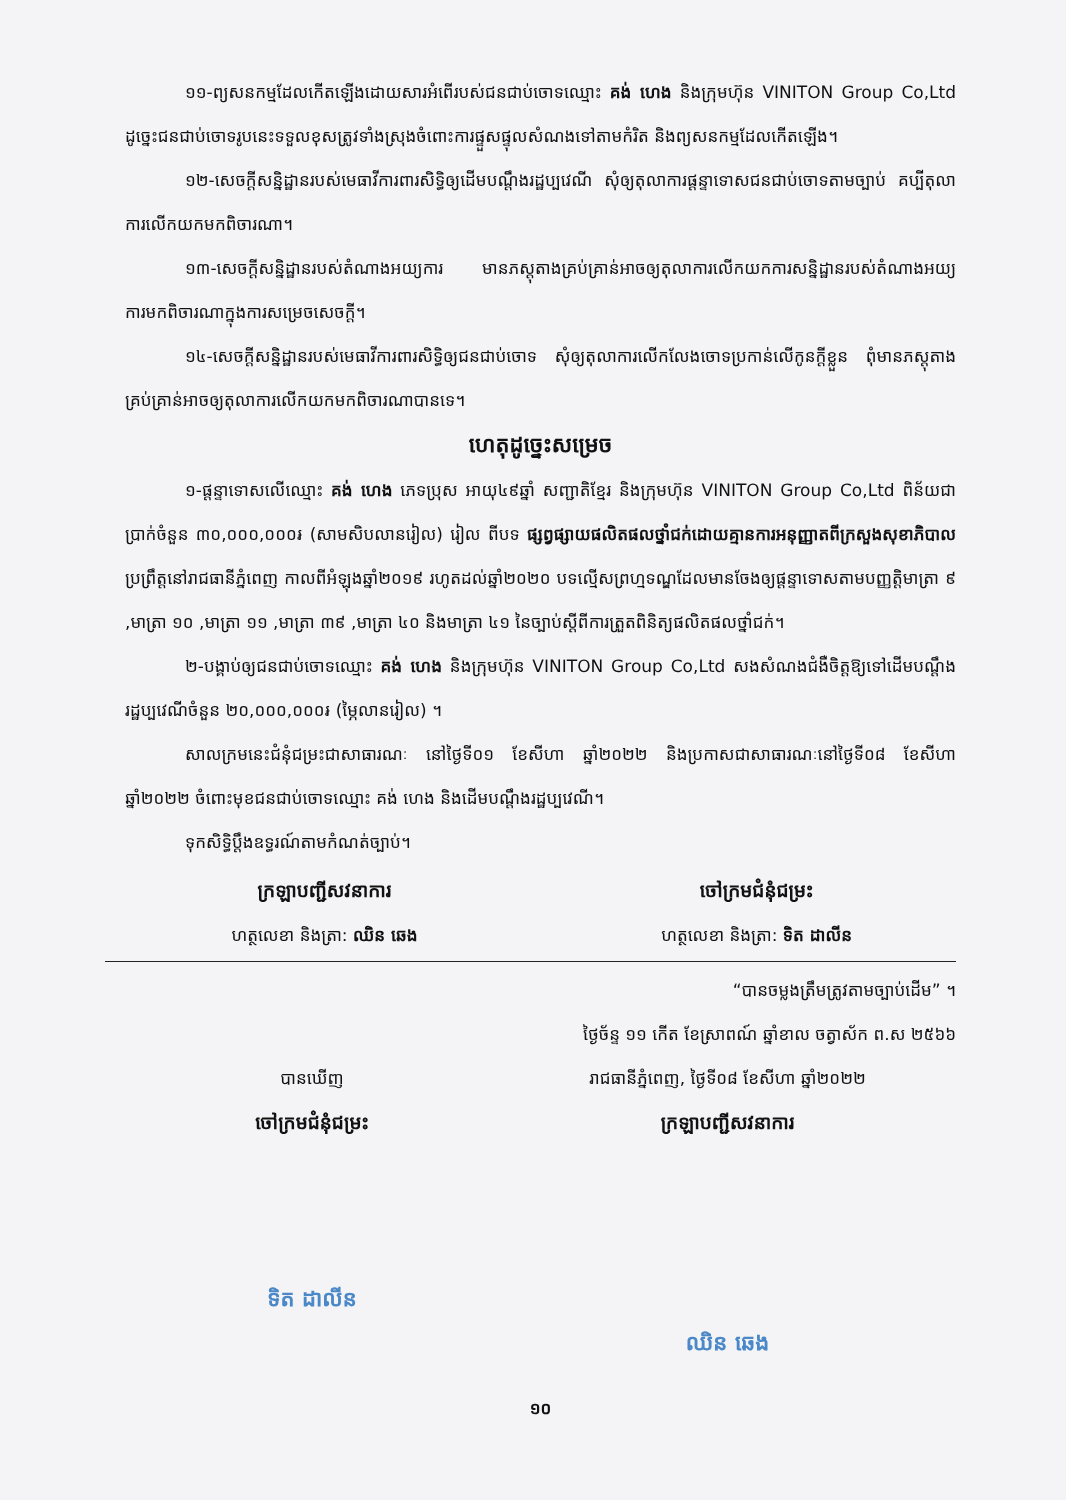១១-ព្យសនកម្មដែលកើតឡើងដោយសារអំពើរបស់ជនជាប់ចោទឈ្មោះ គង់ ហេង និងក្រុមហ៊ុន VINITON Group Co,Ltd ដូច្នេះជនជាប់ចោទរូបនេះទទួលខុសត្រូវទាំងស្រុងចំពោះការផ្ទួសផ្ទុលសំណងទៅតាមកំរិត និងព្យសនកម្មដែលកើតឡើង។
១២-សេចក្តីសន្និដ្ឋានរបស់មេធាវីការពារសិទ្ធិឲ្យដើមបណ្តឹងរដ្ឋប្បវេណី សុំឲ្យតុលាការផ្តន្ទាទោសជនជាប់ចោទតាមច្បាប់ គប្បីតុលាការលើកយកមកពិចារណា។
១៣-សេចក្តីសន្និដ្ឋានរបស់តំណាងអយ្យការ មានភស្តុតាងគ្រប់គ្រាន់អាចឲ្យតុលាការលើកយកការសន្និដ្ឋានរបស់តំណាងអយ្យការមកពិចារណាក្នុងការសម្រេចសេចក្តី។
១៤-សេចក្តីសន្និដ្ឋានរបស់មេធាវីការពារសិទ្ធិឲ្យជនជាប់ចោទ សុំឲ្យតុលាការលើកលែងចោទប្រកាន់លើកូនក្តីខ្លួន ពុំមានភស្តុតាងគ្រប់គ្រាន់អាចឲ្យតុលាការលើកយកមកពិចារណាបានទេ។
ហេតុដូច្នេះសម្រេច
១-ផ្តន្ទាទោសលើឈ្មោះ គង់ ហេង ភេទប្រុស អាយុ៤៩ឆ្នាំ សញ្ជាតិខ្មែរ និងក្រុមហ៊ុន VINITON Group Co,Ltd ពិន័យជាប្រាក់ចំនួន ៣០,០០០,០០០៛ (សាមសិបលានរៀល) រៀល ពីបទ ផ្សព្វផ្សាយផលិតផលថ្នាំជក់ដោយគ្មានការអនុញ្ញាតពីក្រសួងសុខាភិបាល ប្រព្រឹត្តនៅរាជធានីភ្នំពេញ កាលពីអំឡុងឆ្នាំ២០១៩ រហូតដល់ឆ្នាំ២០២០ បទល្មើសព្រហ្មទណ្ឌដែលមានចែងឲ្យផ្តន្ទាទោសតាមបញ្ញត្តិមាត្រា ៩ ,មាត្រា ១០ ,មាត្រា ១១ ,មាត្រា ៣៩ ,មាត្រា ៤០ និងមាត្រា ៤១ នៃច្បាប់ស្តីពីការត្រួតពិនិត្យផលិតផលថ្នាំជក់។
២-បង្គាប់ឲ្យជនជាប់ចោទឈ្មោះ គង់ ហេង និងក្រុមហ៊ុន VINITON Group Co,Ltd សងសំណងជំងឺចិត្តឱ្យទៅដើមបណ្តឹងរដ្ឋប្បវេណីចំនួន ២០,០០០,០០០៛ (ម្ភៃលានរៀល) ។
សាលក្រមនេះជំនុំជម្រះជាសាធារណៈ នៅថ្ងៃទី០១ ខែសីហា ឆ្នាំ២០២២ និងប្រកាសជាសាធារណៈនៅថ្ងៃទី០៨ ខែសីហា ឆ្នាំ២០២២ ចំពោះមុខជនជាប់ចោទឈ្មោះ គង់ ហេង និងដើមបណ្តឹងរដ្ឋប្បវេណី។
ទុកសិទ្ធិប្តឹងឧទ្ធរណ៍តាមកំណត់ច្បាប់។
ក្រឡាបញ្ជីសវនាការ
ហត្ថលេខា និងត្រា: ឈិន ឆេង
ចៅក្រមជំនុំជម្រះ
ហត្ថលេខា និងត្រា: ទិត ដាលីន
“បានចម្លងត្រឹមត្រូវតាមច្បាប់ដើម” ។
ថ្ងៃច័ន្ទ ១១ កើត ខែស្រាពណ៍ ឆ្នាំខាល ចត្វាស័ក ព.ស ២៥៦៦
បានឃើញ
ចៅក្រមជំនុំជម្រះ
ទិត ដាលីន
រាជធានីភ្នំពេញ, ថ្ងៃទី០៨ ខែសីហា ឆ្នាំ២០២២
ក្រឡាបញ្ជីសវនាការ
ឈិន ឆេង
១០